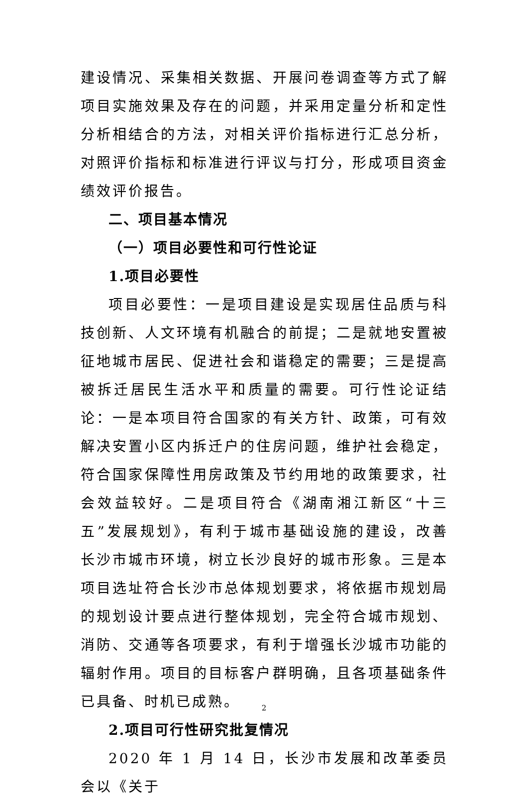建设情况、采集相关数据、开展问卷调查等方式了解项目实施效果及存在的问题，并采用定量分析和定性分析相结合的方法，对相关评价指标进行汇总分析，对照评价指标和标准进行评议与打分，形成项目资金绩效评价报告。
二、项目基本情况
（一）项目必要性和可行性论证
1.项目必要性
项目必要性：一是项目建设是实现居住品质与科技创新、人文环境有机融合的前提；二是就地安置被征地城市居民、促进社会和谐稳定的需要；三是提高被拆迁居民生活水平和质量的需要。可行性论证结论：一是本项目符合国家的有关方针、政策，可有效解决安置小区内拆迁户的住房问题，维护社会稳定，符合国家保障性用房政策及节约用地的政策要求，社会效益较好。二是项目符合《湖南湘江新区“十三五”发展规划》，有利于城市基础设施的建设，改善长沙市城市环境，树立长沙良好的城市形象。三是本项目选址符合长沙市总体规划要求，将依据市规划局的规划设计要点进行整体规划，完全符合城市规划、消防、交通等各项要求，有利于增强长沙城市功能的辐射作用。项目的目标客户群明确，且各项基础条件已具备、时机已成熟。
2.项目可行性研究批复情况
2020 年 1 月 14 日，长沙市发展和改革委员会以《关于
2